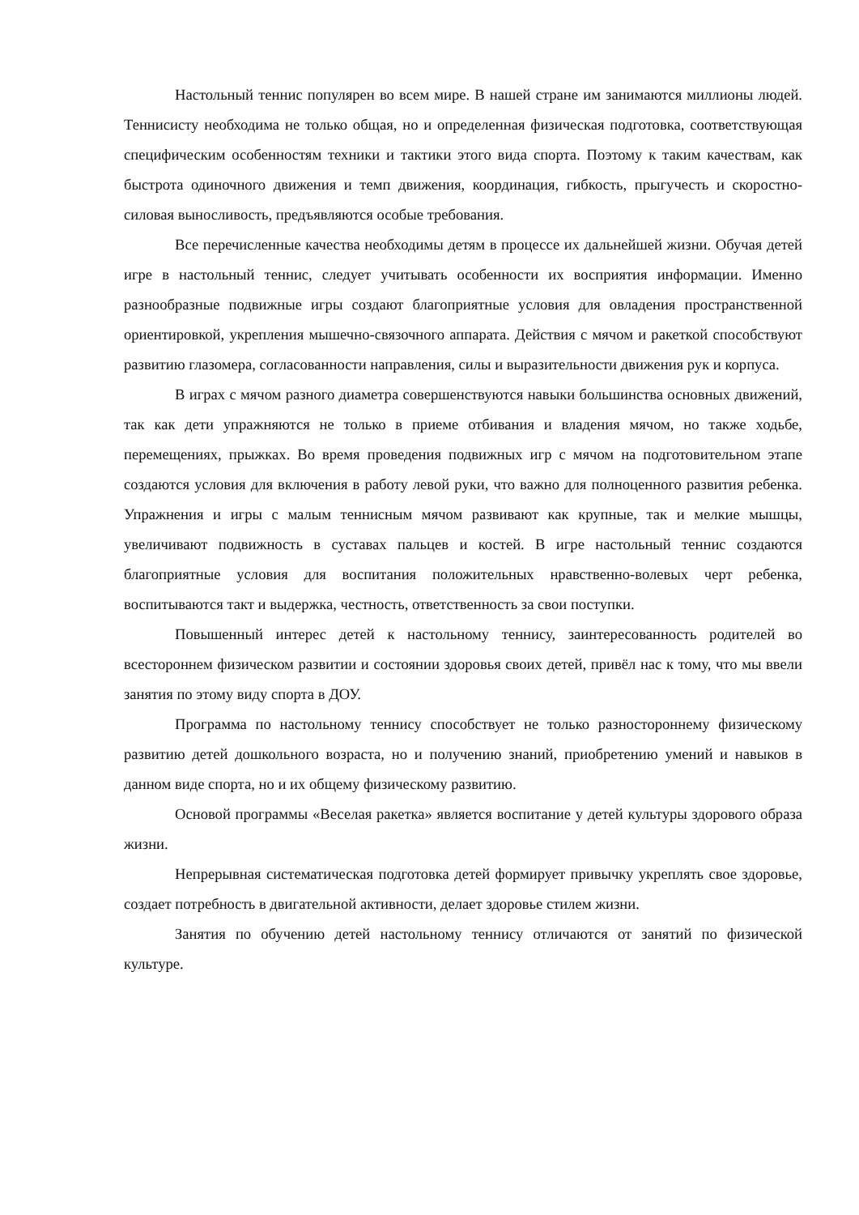Настольный теннис популярен во всем мире. В нашей стране им занимаются миллионы людей. Теннисисту необходима не только общая, но и определенная физическая подготовка, соответствующая специфическим особенностям техники и тактики этого вида спорта. Поэтому к таким качествам, как быстрота одиночного движения и темп движения, координация, гибкость, прыгучесть и скоростно-силовая выносливость, предъявляются особые требования.
Все перечисленные качества необходимы детям в процессе их дальнейшей жизни. Обучая детей игре в настольный теннис, следует учитывать особенности их восприятия информации. Именно разнообразные подвижные игры создают благоприятные условия для овладения пространственной ориентировкой, укрепления мышечно-связочного аппарата. Действия с мячом и ракеткой способствуют развитию глазомера, согласованности направления, силы и выразительности движения рук и корпуса.
В играх с мячом разного диаметра совершенствуются навыки большинства основных движений, так как дети упражняются не только в приеме отбивания и владения мячом, но также ходьбе, перемещениях, прыжках. Во время проведения подвижных игр с мячом на подготовительном этапе создаются условия для включения в работу левой руки, что важно для полноценного развития ребенка. Упражнения и игры с малым теннисным мячом развивают как крупные, так и мелкие мышцы, увеличивают подвижность в суставах пальцев и костей. В игре настольный теннис создаются благоприятные условия для воспитания положительных нравственно-волевых черт ребенка, воспитываются такт и выдержка, честность, ответственность за свои поступки.
Повышенный интерес детей к настольному теннису, заинтересованность родителей во всестороннем физическом развитии и состоянии здоровья своих детей, привёл нас к тому, что мы ввели занятия по этому виду спорта в ДОУ.
Программа по настольному теннису способствует не только разностороннему физическому развитию детей дошкольного возраста, но и получению знаний, приобретению умений и навыков в данном виде спорта, но и их общему физическому развитию.
Основой программы «Веселая ракетка» является воспитание у детей культуры здорового образа жизни.
Непрерывная систематическая подготовка детей формирует привычку укреплять свое здоровье, создает потребность в двигательной активности, делает здоровье стилем жизни.
Занятия по обучению детей настольному теннису отличаются от занятий по физической культуре.